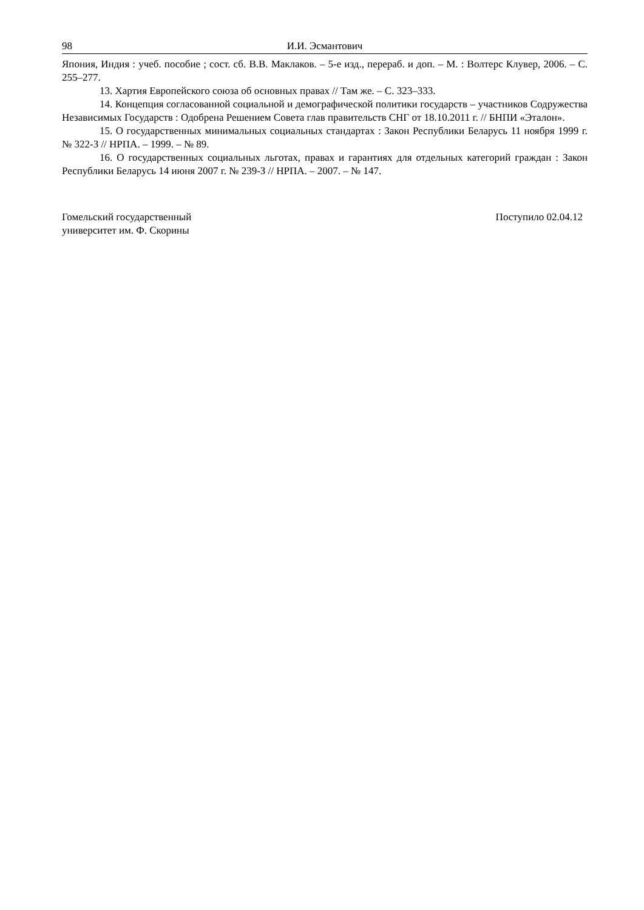98 И.И. Эсмантович
Япония, Индия : учеб. пособие ; сост. сб. В.В. Маклаков. – 5-е изд., перераб. и доп. – М. : Волтерс Клувер, 2006. – С. 255–277.
13. Хартия Европейского союза об основных правах // Там же. – С. 323–333.
14. Концепция согласованной социальной и демографической политики государств – участников Содружества Независимых Государств : Одобрена Решением Совета глав правительств СНГ от 18.10.2011 г. // БНПИ «Эталон».
15. О государственных минимальных социальных стандартах : Закон Республики Беларусь 11 ноября 1999 г. № 322-З // НРПА. – 1999. – № 89.
16. О государственных социальных льготах, правах и гарантиях для отдельных категорий граждан : Закон Республики Беларусь 14 июня 2007 г. № 239-З // НРПА. – 2007. – № 147.
Гомельский государственный
университет им. Ф. Скорины
Поступило 02.04.12